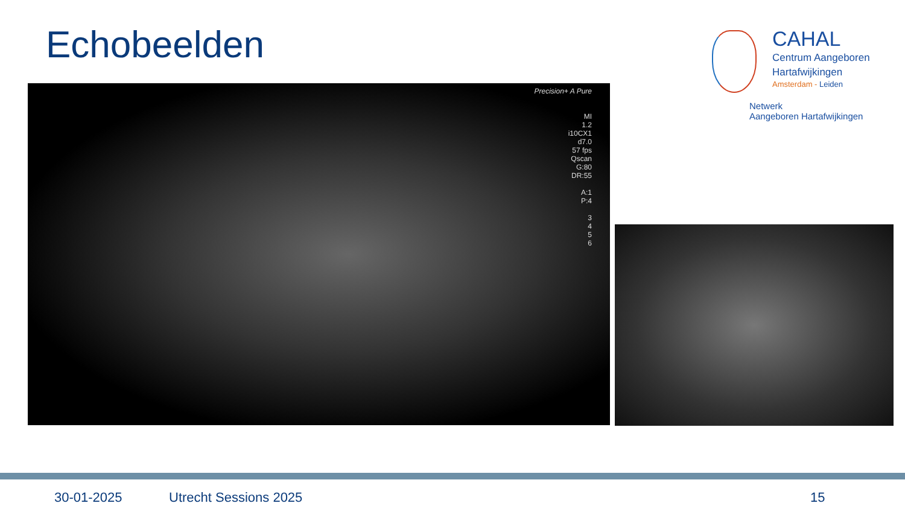Echobeelden
CAHAL
Centrum Aangeboren
Hartafwijkingen
Amsterdam - Leiden
Netwerk
Aangeboren Hartafwijkingen
Precision+ A Pure
MI
1.2
i10CX1
d7.0
57 fps
Qscan
G:80
DR:55
A:1
P:4
3
4
5
6
30-01-2025 Utrecht Sessions 2025 15